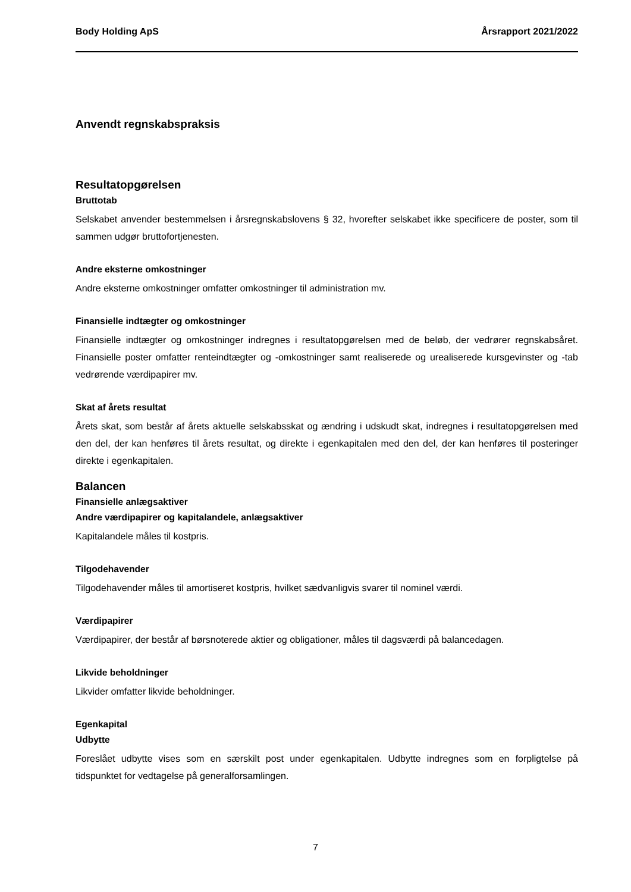Body Holding ApS Årsrapport 2021/2022
Anvendt regnskabspraksis
Resultatopgørelsen
Bruttotab
Selskabet anvender bestemmelsen i årsregnskabslovens § 32, hvorefter selskabet ikke specificere de poster, som til sammen udgør bruttofortjenesten.
Andre eksterne omkostninger
Andre eksterne omkostninger omfatter omkostninger til administration mv.
Finansielle indtægter og omkostninger
Finansielle indtægter og omkostninger indregnes i resultatopgørelsen med de beløb, der vedrører regnskabsåret. Finansielle poster omfatter renteindtægter og -omkostninger samt realiserede og urealiserede kursgevinster og -tab vedrørende værdipapirer mv.
Skat af årets resultat
Årets skat, som består af årets aktuelle selskabsskat og ændring i udskudt skat, indregnes i resultatopgørelsen med den del, der kan henføres til årets resultat, og direkte i egenkapitalen med den del, der kan henføres til posteringer direkte i egenkapitalen.
Balancen
Finansielle anlægsaktiver
Andre værdipapirer og kapitalandele, anlægsaktiver
Kapitalandele måles til kostpris.
Tilgodehavender
Tilgodehavender måles til amortiseret kostpris, hvilket sædvanligvis svarer til nominel værdi.
Værdipapirer
Værdipapirer, der består af børsnoterede aktier og obligationer, måles til dagsværdi på balancedagen.
Likvide beholdninger
Likvider omfatter likvide beholdninger.
Egenkapital
Udbytte
Foreslået udbytte vises som en særskilt post under egenkapitalen. Udbytte indregnes som en forpligtelse på tidspunktet for vedtagelse på generalforsamlingen.
7